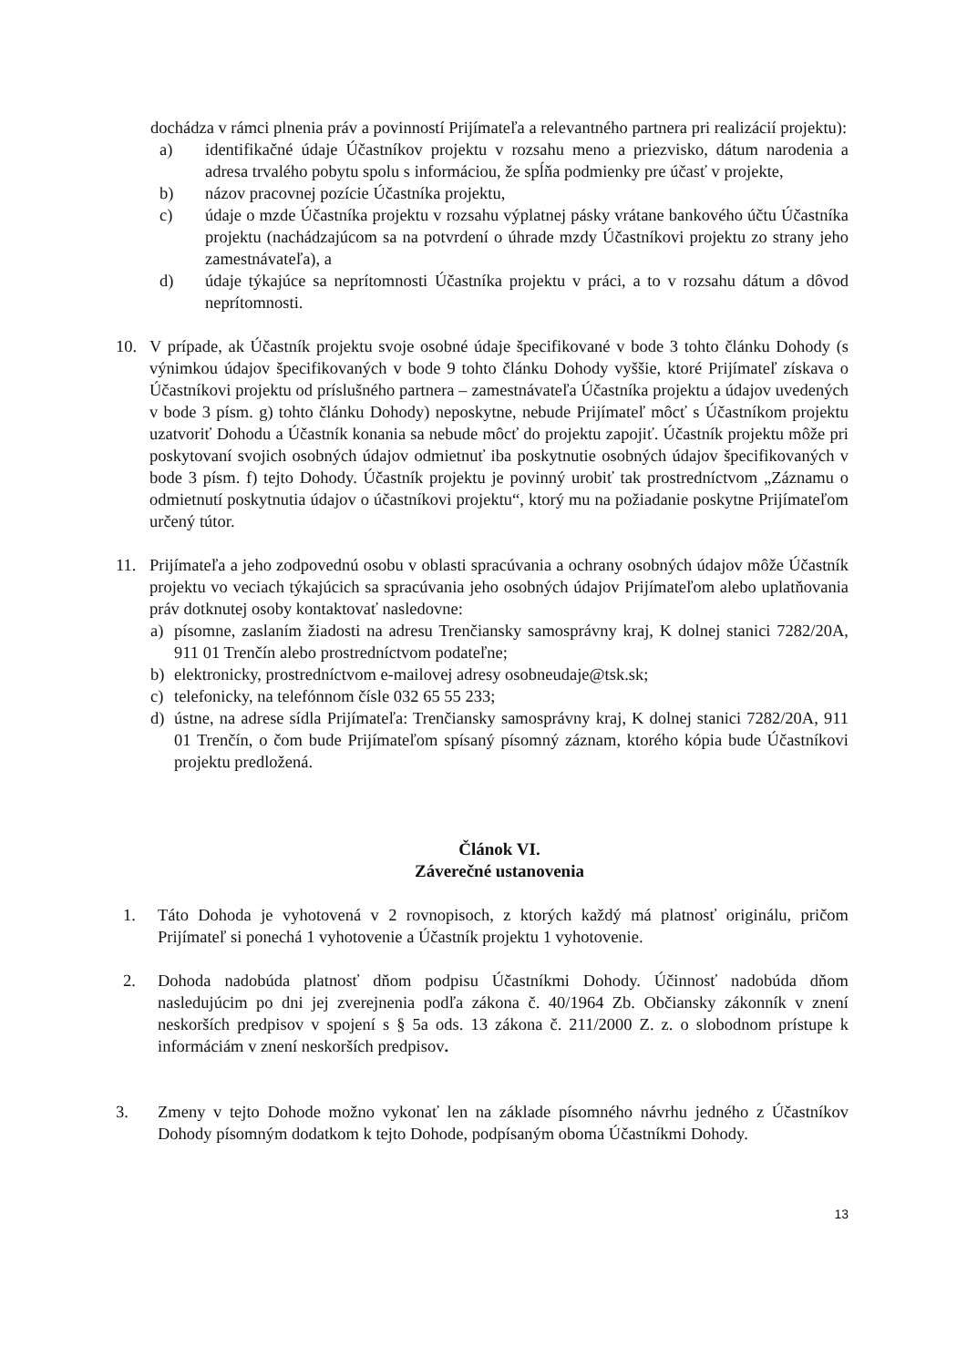dochádza v rámci plnenia práv a povinností Prijímateľa a relevantného partnera pri realizácií projektu):
a) identifikačné údaje Účastníkov projektu v rozsahu meno a priezvisko, dátum narodenia a adresa trvalého pobytu spolu s informáciou, že spĺňa podmienky pre účasť v projekte,
b) názov pracovnej pozície Účastníka projektu,
c) údaje o mzde Účastníka projektu v rozsahu výplatnej pásky vrátane bankového účtu Účastníka projektu (nachádzajúcom sa na potvrdení o úhrade mzdy Účastníkovi projektu zo strany jeho zamestnávateľa), a
d) údaje týkajúce sa neprítomnosti Účastníka projektu v práci, a to v rozsahu dátum a dôvod neprítomnosti.
10. V prípade, ak Účastník projektu svoje osobné údaje špecifikované v bode 3 tohto článku Dohody (s výnimkou údajov špecifikovaných v bode 9 tohto článku Dohody vyššie, ktoré Prijímateľ získava o Účastníkovi projektu od príslušného partnera – zamestnávateľa Účastníka projektu a údajov uvedených v bode 3 písm. g) tohto článku Dohody) neposkytne, nebude Prijímateľ môcť s Účastníkom projektu uzatvoriť Dohodu a Účastník konania sa nebude môcť do projektu zapojiť. Účastník projektu môže pri poskytovaní svojich osobných údajov odmietnuť iba poskytnutie osobných údajov špecifikovaných v bode 3 písm. f) tejto Dohody. Účastník projektu je povinný urobiť tak prostredníctvom „Záznamu o odmietnutí poskytnutia údajov o účastníkovi projektu“, ktorý mu na požiadanie poskytne Prijímateľom určený tútor.
11. Prijímateľa a jeho zodpovednú osobu v oblasti spracúvania a ochrany osobných údajov môže Účastník projektu vo veciach týkajúcich sa spracúvania jeho osobných údajov Prijímateľom alebo uplatňovania práv dotknutej osoby kontaktovať nasledovne:
a) písomne, zaslaním žiadosti na adresu Trenčiansky samosprávny kraj, K dolnej stanici 7282/20A, 911 01 Trenčín alebo prostredníctvom podateľne;
b) elektronicky, prostredníctvom e-mailovej adresy osobneudaje@tsk.sk;
c) telefonicky, na telefónnom čísle 032 65 55 233;
d) ústne, na adrese sídla Prijímateľa: Trenčiansky samosprávny kraj, K dolnej stanici 7282/20A, 911 01 Trenčín, o čom bude Prijímateľom spísaný písomný záznam, ktorého kópia bude Účastníkovi projektu predložená.
Článok VI.
Záverečné ustanovenia
1. Táto Dohoda je vyhotovená v 2 rovnopisoch, z ktorých každý má platnosť originálu, pričom Prijímateľ si ponechá 1 vyhotovenie a Účastník projektu 1 vyhotovenie.
2. Dohoda nadobúda platnosť dňom podpisu Účastníkmi Dohody. Účinnosť nadobúda dňom nasledujúcim po dni jej zverejnenia podľa zákona č. 40/1964 Zb. Občiansky zákonník v znení neskorších predpisov v spojení s § 5a ods. 13 zákona č. 211/2000 Z. z. o slobodnom prístupe k informáciám v znení neskorších predpisov.
3. Zmeny v tejto Dohode možno vykonať len na základe písomného návrhu jedného z Účastníkov Dohody písomným dodatkom k tejto Dohode, podpísaným oboma Účastníkmi Dohody.
13